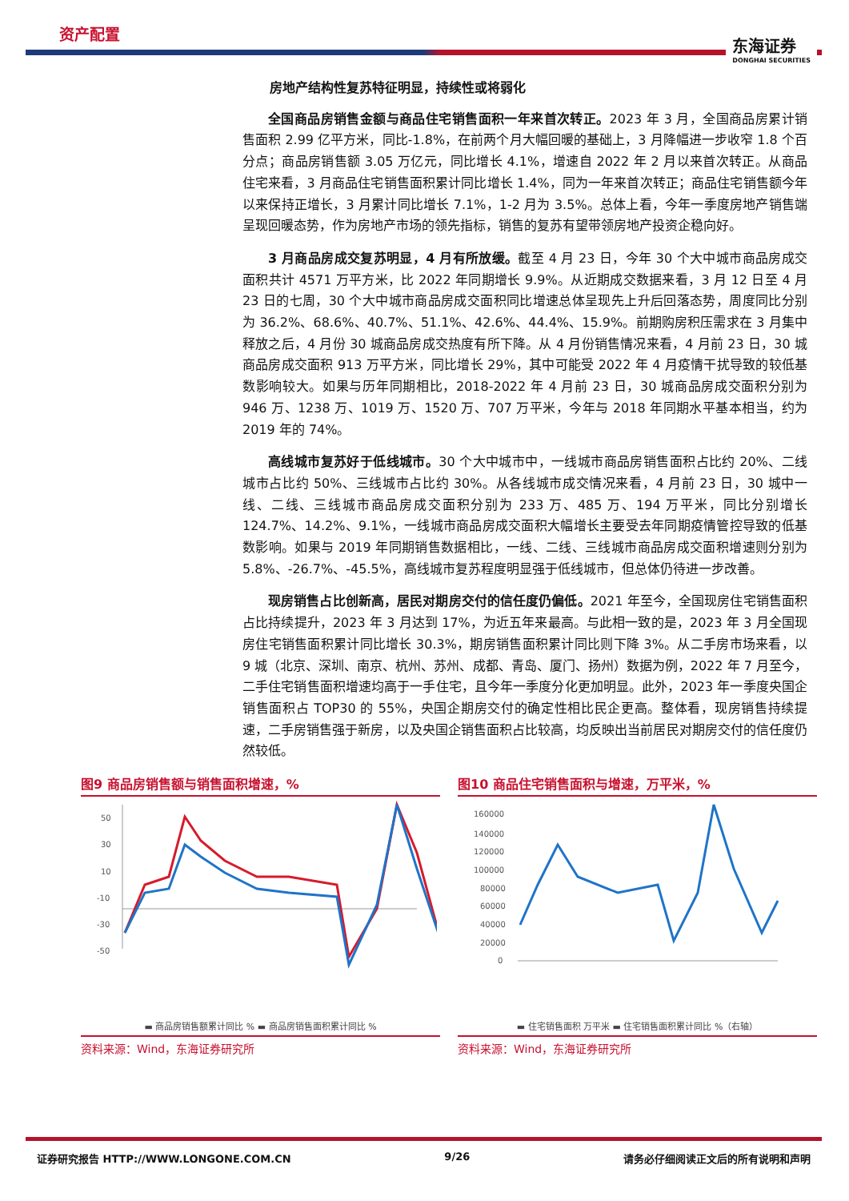资产配置 东海证券
DONGHAI SECURITIES
房地产结构性复苏特征明显，持续性或将弱化
全国商品房销售金额与商品住宅销售面积一年来首次转正。2023 年 3 月，全国商品房累计销售面积 2.99 亿平方米，同比-1.8%，在前两个月大幅回暖的基础上，3 月降幅进一步收窄 1.8 个百分点；商品房销售额 3.05 万亿元，同比增长 4.1%，增速自 2022 年 2 月以来首次转正。从商品住宅来看，3 月商品住宅销售面积累计同比增长 1.4%，同为一年来首次转正；商品住宅销售额今年以来保持正增长，3 月累计同比增长 7.1%，1-2 月为 3.5%。总体上看，今年一季度房地产销售端呈现回暖态势，作为房地产市场的领先指标，销售的复苏有望带领房地产投资企稳向好。
3 月商品房成交复苏明显，4 月有所放缓。截至 4 月 23 日，今年 30 个大中城市商品房成交面积共计 4571 万平方米，比 2022 年同期增长 9.9%。从近期成交数据来看，3 月 12 日至 4 月 23 日的七周，30 个大中城市商品房成交面积同比增速总体呈现先上升后回落态势，周度同比分别为 36.2%、68.6%、40.7%、51.1%、42.6%、44.4%、15.9%。前期购房积压需求在 3 月集中释放之后，4 月份 30 城商品房成交热度有所下降。从 4 月份销售情况来看，4 月前 23 日，30 城商品房成交面积 913 万平方米，同比增长 29%，其中可能受 2022 年 4 月疫情干扰导致的较低基数影响较大。如果与历年同期相比，2018-2022 年 4 月前 23 日，30 城商品房成交面积分别为 946 万、1238 万、1019 万、1520 万、707 万平米，今年与 2018 年同期水平基本相当，约为 2019 年的 74%。
高线城市复苏好于低线城市。30 个大中城市中，一线城市商品房销售面积占比约 20%、二线城市占比约 50%、三线城市占比约 30%。从各线城市成交情况来看，4 月前 23 日，30 城中一线、二线、三线城市商品房成交面积分别为 233 万、485 万、194 万平米，同比分别增长 124.7%、14.2%、9.1%，一线城市商品房成交面积大幅增长主要受去年同期疫情管控导致的低基数影响。如果与 2019 年同期销售数据相比，一线、二线、三线城市商品房成交面积增速则分别为 5.8%、-26.7%、-45.5%，高线城市复苏程度明显强于低线城市，但总体仍待进一步改善。
现房销售占比创新高，居民对期房交付的信任度仍偏低。2021 年至今，全国现房住宅销售面积占比持续提升，2023 年 3 月达到 17%，为近五年来最高。与此相一致的是，2023 年 3 月全国现房住宅销售面积累计同比增长 30.3%，期房销售面积累计同比则下降 3%。从二手房市场来看，以 9 城（北京、深圳、南京、杭州、苏州、成都、青岛、厦门、扬州）数据为例，2022 年 7 月至今，二手住宅销售面积增速均高于一手住宅，且今年一季度分化更加明显。此外，2023 年一季度央国企销售面积占 TOP30 的 55%，央国企期房交付的确定性相比民企更高。整体看，现房销售持续提速，二手房销售强于新房，以及央国企销售面积占比较高，均反映出当前居民对期房交付的信任度仍然较低。
图9 商品房销售额与销售面积增速，%
50
30
10
-10
-30
-50
▬ 商品房销售额累计同比 % ▬ 商品房销售面积累计同比 %
资料来源：Wind，东海证券研究所
图10 商品住宅销售面积与增速，万平米，%
160000
140000
120000
100000
80000
60000
40000
20000
0
▬ 住宅销售面积 万平米 ▬ 住宅销售面积累计同比 %（右轴）
资料来源：Wind，东海证券研究所
证券研究报告 HTTP://WWW.LONGONE.COM.CN 9/26 请务必仔细阅读正文后的所有说明和声明